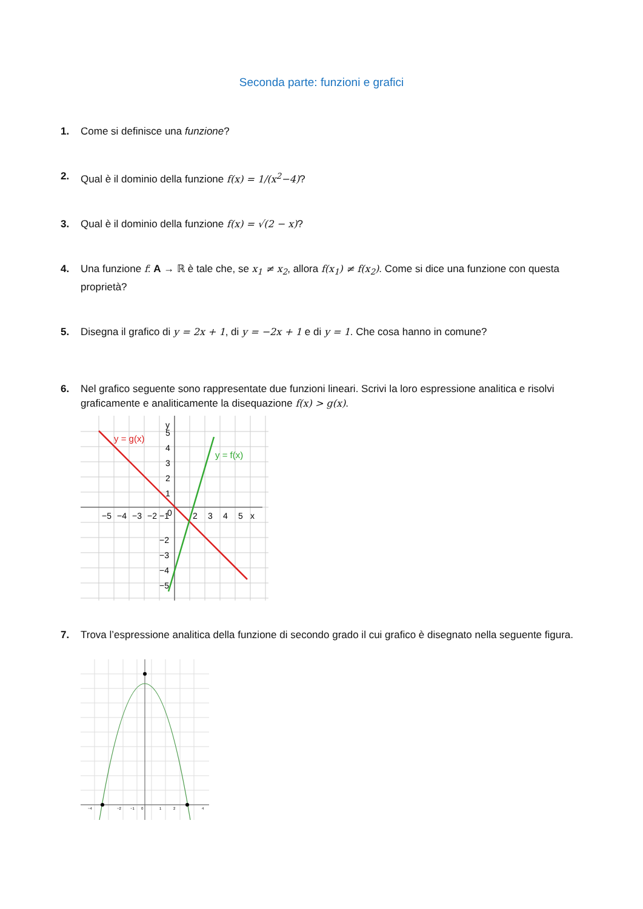Seconda parte: funzioni e grafici
1. Come si definisce una funzione?
2. Qual è il dominio della funzione f(x) = 1/(x<sup>2</sup>−4)?
3. Qual è il dominio della funzione f(x) = √(2 − x)?
4. Una funzione f: A → ℝ è tale che, se x<sub>1</sub> ≠ x<sub>2</sub>, allora f(x<sub>1</sub>) ≠ f(x<sub>2</sub>). Come si dice una funzione con questa proprietà?
5. Disegna il grafico di y = 2x + 1, di y = −2x + 1 e di y = 1. Che cosa hanno in comune?
6. Nel grafico seguente sono rappresentate due funzioni lineari. Scrivi la loro espressione analitica e risolvi graficamente e analiticamente la disequazione f(x) > g(x).
y = g(x)
y = f(x)
−5
−4
−3
−2
−1
0
2
3
4
5
x
y
5
4
3
2
1
−2
−3
−4
−5
7. Trova l’espressione analitica della funzione di secondo grado il cui grafico è disegnato nella seguente figura.
−4
−2
−1
0
1
2
4